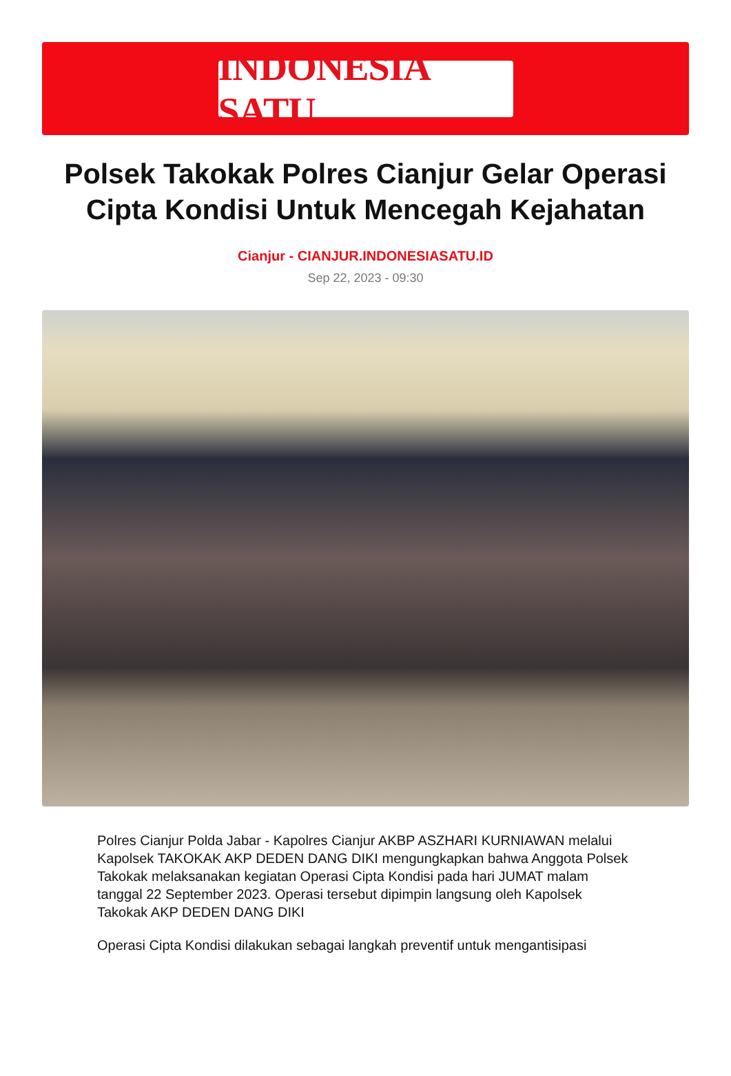INDONESIA SATU
Polsek Takokak Polres Cianjur Gelar Operasi Cipta Kondisi Untuk Mencegah Kejahatan
Cianjur - CIANJUR.INDONESIASATU.ID
Sep 22, 2023 - 09:30
Polres Cianjur Polda Jabar - Kapolres Cianjur AKBP ASZHARI KURNIAWAN melalui Kapolsek TAKOKAK AKP DEDEN DANG DIKI mengungkapkan bahwa Anggota Polsek Takokak melaksanakan kegiatan Operasi Cipta Kondisi pada hari JUMAT malam tanggal 22 September 2023. Operasi tersebut dipimpin langsung oleh Kapolsek Takokak AKP DEDEN DANG DIKI
Operasi Cipta Kondisi dilakukan sebagai langkah preventif untuk mengantisipasi